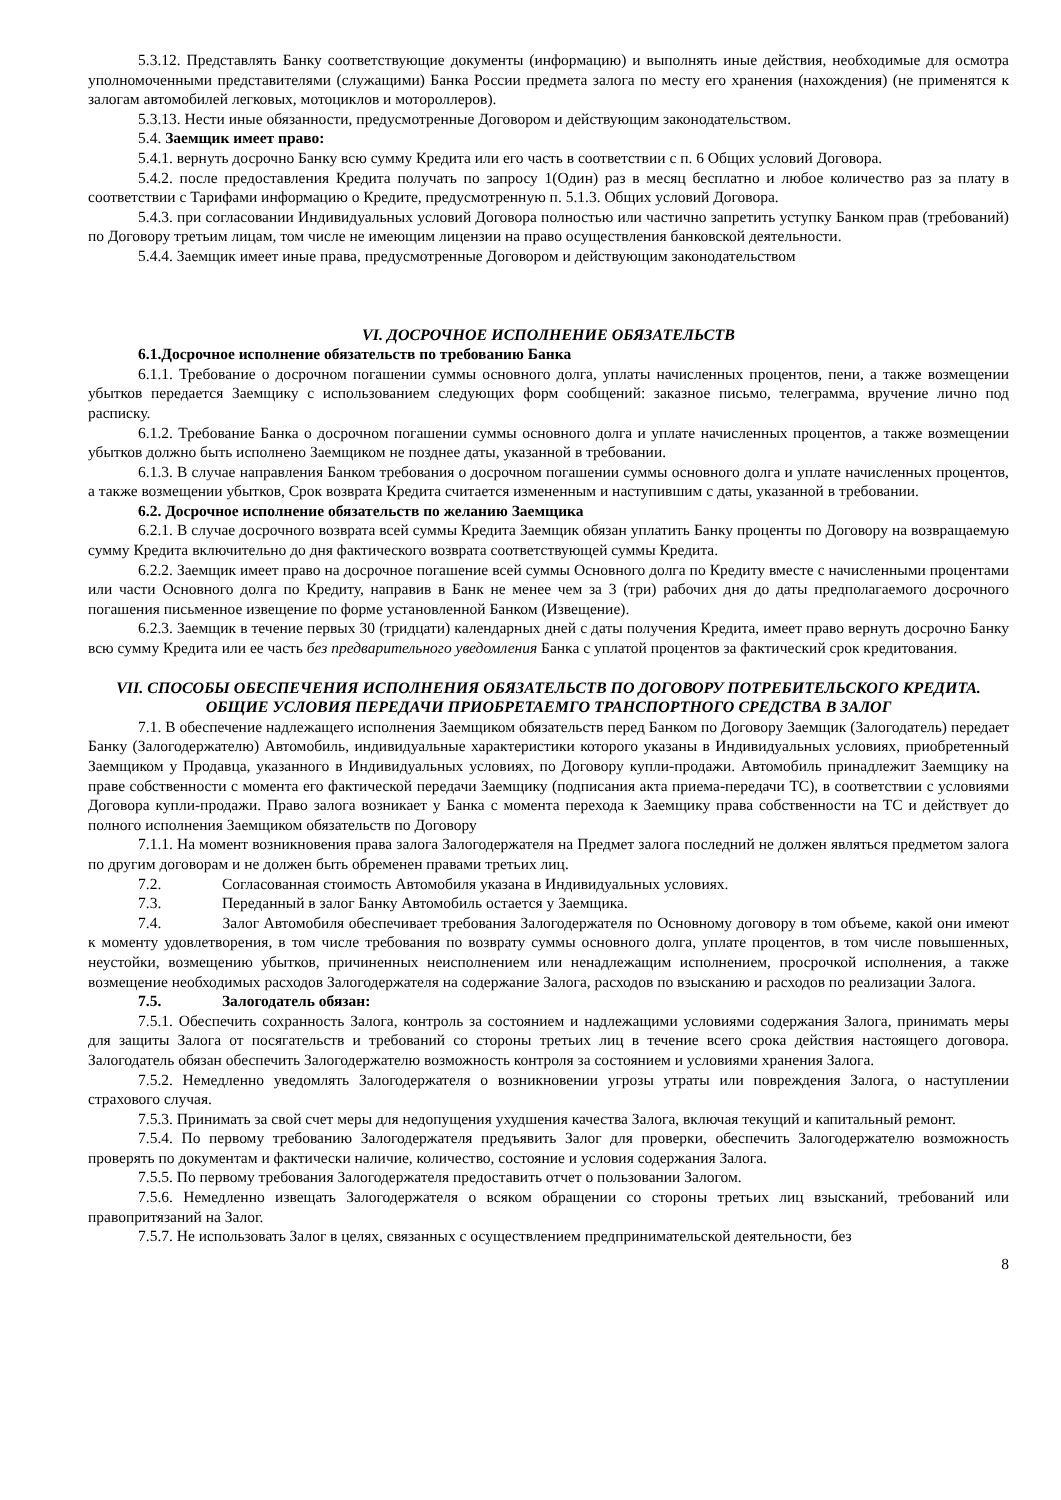5.3.12. Представлять Банку соответствующие документы (информацию) и выполнять иные действия, необходимые для осмотра уполномоченными представителями (служащими) Банка России предмета залога по месту его хранения (нахождения) (не применятся к залогам автомобилей легковых, мотоциклов и мотороллеров).
5.3.13. Нести иные обязанности, предусмотренные Договором и действующим законодательством.
5.4. Заемщик имеет право:
5.4.1. вернуть досрочно Банку всю сумму Кредита или его часть в соответствии с п. 6 Общих условий Договора.
5.4.2. после предоставления Кредита получать по запросу 1(Один) раз в месяц бесплатно и любое количество раз за плату в соответствии с Тарифами информацию о Кредите, предусмотренную п. 5.1.3. Общих условий Договора.
5.4.3. при согласовании Индивидуальных условий Договора полностью или частично запретить уступку Банком прав (требований) по Договору третьим лицам, том числе не имеющим лицензии на право осуществления банковской деятельности.
5.4.4. Заемщик имеет иные права, предусмотренные Договором и действующим законодательством
VI. ДОСРОЧНОЕ ИСПОЛНЕНИЕ ОБЯЗАТЕЛЬСТВ
6.1.Досрочное исполнение обязательств по требованию Банка
6.1.1. Требование о досрочном погашении суммы основного долга, уплаты начисленных процентов, пени, а также возмещении убытков передается Заемщику с использованием следующих форм сообщений: заказное письмо, телеграмма, вручение лично под расписку.
6.1.2. Требование Банка о досрочном погашении суммы основного долга и уплате начисленных процентов, а также возмещении убытков должно быть исполнено Заемщиком не позднее даты, указанной в требовании.
6.1.3. В случае направления Банком требования о досрочном погашении суммы основного долга и уплате начисленных процентов, а также возмещении убытков, Срок возврата Кредита считается измененным и наступившим с даты, указанной в требовании.
6.2. Досрочное исполнение обязательств по желанию Заемщика
6.2.1. В случае досрочного возврата всей суммы Кредита Заемщик обязан уплатить Банку проценты по Договору на возвращаемую сумму Кредита включительно до дня фактического возврата соответствующей суммы Кредита.
6.2.2. Заемщик имеет право на досрочное погашение всей суммы Основного долга по Кредиту вместе с начисленными процентами или части Основного долга по Кредиту, направив в Банк не менее чем за 3 (три) рабочих дня до даты предполагаемого досрочного погашения письменное извещение по форме установленной Банком (Извещение).
6.2.3. Заемщик в течение первых 30 (тридцати) календарных дней с даты получения Кредита, имеет право вернуть досрочно Банку всю сумму Кредита или ее часть без предварительного уведомления Банка с уплатой процентов за фактический срок кредитования.
VII. СПОСОБЫ ОБЕСПЕЧЕНИЯ ИСПОЛНЕНИЯ ОБЯЗАТЕЛЬСТВ ПО ДОГОВОРУ ПОТРЕБИТЕЛЬСКОГО КРЕДИТА.
ОБЩИЕ УСЛОВИЯ ПЕРЕДАЧИ ПРИОБРЕТАЕМГО ТРАНСПОРТНОГО СРЕДСТВА В ЗАЛОГ
7.1. В обеспечение надлежащего исполнения Заемщиком обязательств перед Банком по Договору Заемщик (Залогодатель) передает Банку (Залогодержателю) Автомобиль, индивидуальные характеристики которого указаны в Индивидуальных условиях, приобретенный Заемщиком у Продавца, указанного в Индивидуальных условиях, по Договору купли-продажи. Автомобиль принадлежит Заемщику на праве собственности с момента его фактической передачи Заемщику (подписания акта приема-передачи ТС), в соответствии с условиями Договора купли-продажи. Право залога возникает у Банка с момента перехода к Заемщику права собственности на ТС и действует до полного исполнения Заемщиком обязательств по Договору
7.1.1. На момент возникновения права залога Залогодержателя на Предмет залога последний не должен являться предметом залога по другим договорам и не должен быть обременен правами третьих лиц.
7.2. Согласованная стоимость Автомобиля указана в Индивидуальных условиях.
7.3. Переданный в залог Банку Автомобиль остается у Заемщика.
7.4. Залог Автомобиля обеспечивает требования Залогодержателя по Основному договору в том объеме, какой они имеют к моменту удовлетворения, в том числе требования по возврату суммы основного долга, уплате процентов, в том числе повышенных, неустойки, возмещению убытков, причиненных неисполнением или ненадлежащим исполнением, просрочкой исполнения, а также возмещение необходимых расходов Залогодержателя на содержание Залога, расходов по взысканию и расходов по реализации Залога.
7.5. Залогодатель обязан:
7.5.1. Обеспечить сохранность Залога, контроль за состоянием и надлежащими условиями содержания Залога, принимать меры для защиты Залога от посягательств и требований со стороны третьих лиц в течение всего срока действия настоящего договора. Залогодатель обязан обеспечить Залогодержателю возможность контроля за состоянием и условиями хранения Залога.
7.5.2. Немедленно уведомлять Залогодержателя о возникновении угрозы утраты или повреждения Залога, о наступлении страхового случая.
7.5.3. Принимать за свой счет меры для недопущения ухудшения качества Залога, включая текущий и капитальный ремонт.
7.5.4. По первому требованию Залогодержателя предъявить Залог для проверки, обеспечить Залогодержателю возможность проверять по документам и фактически наличие, количество, состояние и условия содержания Залога.
7.5.5. По первому требования Залогодержателя предоставить отчет о пользовании Залогом.
7.5.6. Немедленно извещать Залогодержателя о всяком обращении со стороны третьих лиц взысканий, требований или правопритязаний на Залог.
7.5.7. Не использовать Залог в целях, связанных с осуществлением предпринимательской деятельности, без
8